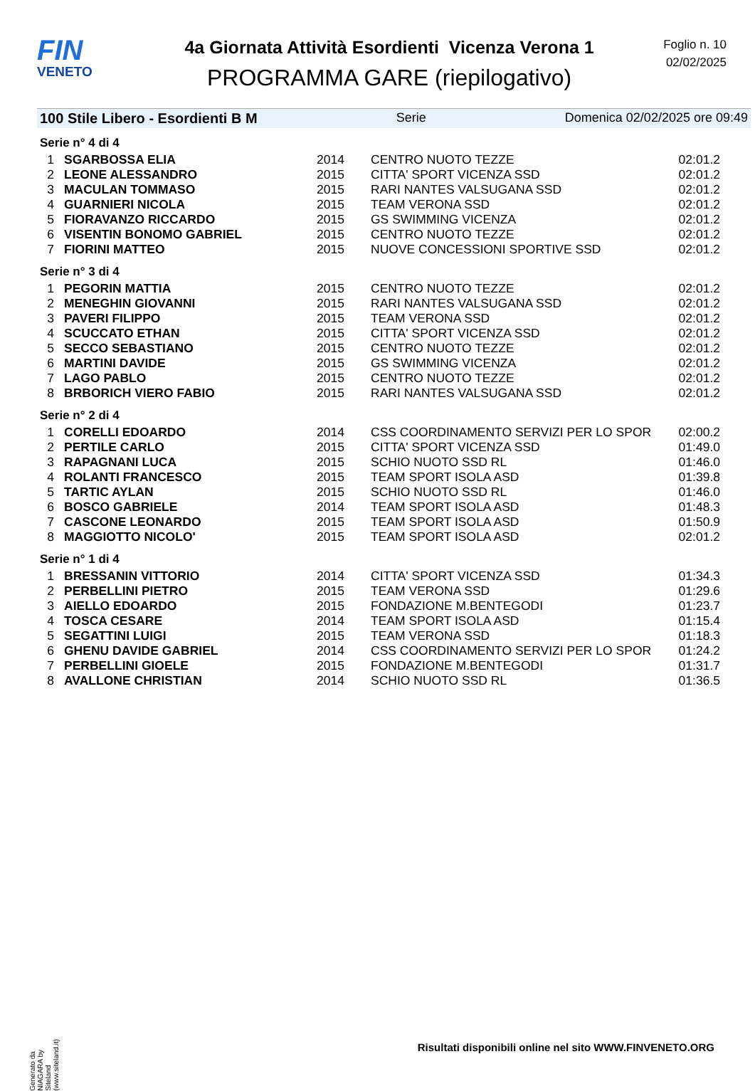FIN
VENETO
4a Giornata Attività Esordienti Vicenza Verona 1
PROGRAMMA GARE (riepilogativo)
Foglio n. 10
02/02/2025
100 Stile Libero - Esordienti B M Serie Domenica 02/02/2025 ore 09:49
| Serie n° 4 di 4 | | | | |
| 1 | SGARBOSSA ELIA | 2014 | CENTRO NUOTO TEZZE | 02:01.2 |
| 2 | LEONE ALESSANDRO | 2015 | CITTA' SPORT VICENZA SSD | 02:01.2 |
| 3 | MACULAN TOMMASO | 2015 | RARI NANTES VALSUGANA SSD | 02:01.2 |
| 4 | GUARNIERI NICOLA | 2015 | TEAM VERONA SSD | 02:01.2 |
| 5 | FIORAVANZO RICCARDO | 2015 | GS SWIMMING VICENZA | 02:01.2 |
| 6 | VISENTIN BONOMO GABRIEL | 2015 | CENTRO NUOTO TEZZE | 02:01.2 |
| 7 | FIORINI MATTEO | 2015 | NUOVE CONCESSIONI SPORTIVE SSD | 02:01.2 |
| Serie n° 3 di 4 | | | | |
| 1 | PEGORIN MATTIA | 2015 | CENTRO NUOTO TEZZE | 02:01.2 |
| 2 | MENEGHIN GIOVANNI | 2015 | RARI NANTES VALSUGANA SSD | 02:01.2 |
| 3 | PAVERI FILIPPO | 2015 | TEAM VERONA SSD | 02:01.2 |
| 4 | SCUCCATO ETHAN | 2015 | CITTA' SPORT VICENZA SSD | 02:01.2 |
| 5 | SECCO SEBASTIANO | 2015 | CENTRO NUOTO TEZZE | 02:01.2 |
| 6 | MARTINI DAVIDE | 2015 | GS SWIMMING VICENZA | 02:01.2 |
| 7 | LAGO PABLO | 2015 | CENTRO NUOTO TEZZE | 02:01.2 |
| 8 | BRBORICH VIERO FABIO | 2015 | RARI NANTES VALSUGANA SSD | 02:01.2 |
| Serie n° 2 di 4 | | | | |
| 1 | CORELLI EDOARDO | 2014 | CSS COORDINAMENTO SERVIZI PER LO SPOR | 02:00.2 |
| 2 | PERTILE CARLO | 2015 | CITTA' SPORT VICENZA SSD | 01:49.0 |
| 3 | RAPAGNANI LUCA | 2015 | SCHIO NUOTO SSD RL | 01:46.0 |
| 4 | ROLANTI FRANCESCO | 2015 | TEAM SPORT ISOLA ASD | 01:39.8 |
| 5 | TARTIC AYLAN | 2015 | SCHIO NUOTO SSD RL | 01:46.0 |
| 6 | BOSCO GABRIELE | 2014 | TEAM SPORT ISOLA ASD | 01:48.3 |
| 7 | CASCONE LEONARDO | 2015 | TEAM SPORT ISOLA ASD | 01:50.9 |
| 8 | MAGGIOTTO NICOLO' | 2015 | TEAM SPORT ISOLA ASD | 02:01.2 |
| Serie n° 1 di 4 | | | | |
| 1 | BRESSANIN VITTORIO | 2014 | CITTA' SPORT VICENZA SSD | 01:34.3 |
| 2 | PERBELLINI PIETRO | 2015 | TEAM VERONA SSD | 01:29.6 |
| 3 | AIELLO EDOARDO | 2015 | FONDAZIONE M.BENTEGODI | 01:23.7 |
| 4 | TOSCA CESARE | 2014 | TEAM SPORT ISOLA ASD | 01:15.4 |
| 5 | SEGATTINI LUIGI | 2015 | TEAM VERONA SSD | 01:18.3 |
| 6 | GHENU DAVIDE GABRIEL | 2014 | CSS COORDINAMENTO SERVIZI PER LO SPOR | 01:24.2 |
| 7 | PERBELLINI GIOELE | 2015 | FONDAZIONE M.BENTEGODI | 01:31.7 |
| 8 | AVALLONE CHRISTIAN | 2014 | SCHIO NUOTO SSD RL | 01:36.5 |
Generato da NIAGARA by Siteland (www.siteland.it)
Risultati disponibili online nel sito WWW.FINVENETO.ORG